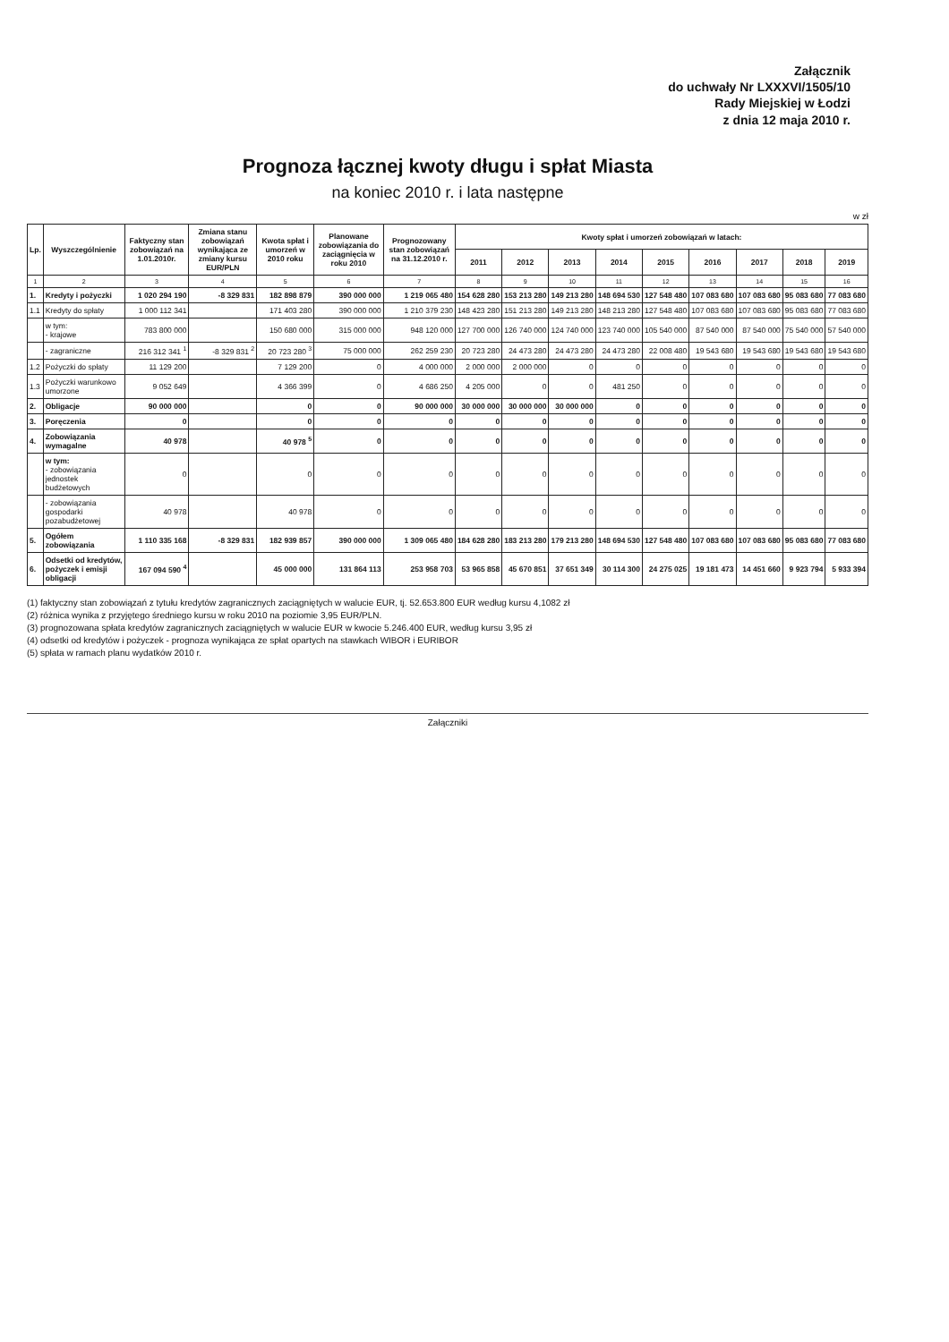Załącznik
do uchwały Nr LXXXVI/1505/10
Rady Miejskiej w Łodzi
z dnia 12 maja 2010 r.
Prognoza łącznej kwoty długu i spłat Miasta
na koniec 2010 r. i lata następne
w zł
| Lp. | Wyszczególnienie | Faktyczny stan zobowiązań na 1.01.2010r. | Zmiana stanu zobowiązań wynikająca ze zmiany kursu EUR/PLN | Kwota spłat i umorzeń w 2010 roku | Planowane zobowiązania do zaciągnięcia w roku 2010 | Prognozowany stan zobowiązań na 31.12.2010 r. | Kwoty spłat i umorzeń zobowiązań w latach: | | | | | | | | |
| --- | --- | --- | --- | --- | --- | --- | --- | --- | --- | --- | --- | --- | --- | --- | --- |
| | | | | | | | 2011 | 2012 | 2013 | 2014 | 2015 | 2016 | 2017 | 2018 | 2019 |
| 1 | 2 | 3 | 4 | 5 | 6 | 7 | 8 | 9 | 10 | 11 | 12 | 13 | 14 | 15 | 16 |
| 1. | Kredyty i pożyczki | 1 020 294 190 | -8 329 831 | 182 898 879 | 390 000 000 | 1 219 065 480 | 154 628 280 | 153 213 280 | 149 213 280 | 148 694 530 | 127 548 480 | 107 083 680 | 107 083 680 | 95 083 680 | 77 083 680 |
| 1.1 | Kredyty do spłaty | 1 000 112 341 | | 171 403 280 | 390 000 000 | 1 210 379 230 | 148 423 280 | 151 213 280 | 149 213 280 | 148 213 280 | 127 548 480 | 107 083 680 | 107 083 680 | 95 083 680 | 77 083 680 |
| | w tym: - krajowe | 783 800 000 | | 150 680 000 | 315 000 000 | 948 120 000 | 127 700 000 | 126 740 000 | 124 740 000 | 123 740 000 | 105 540 000 | 87 540 000 | 87 540 000 | 75 540 000 | 57 540 000 |
| | - zagraniczne | 216 312 341 <sup>1</sup> | -8 329 831 <sup>2</sup> | 20 723 280 <sup>3</sup> | 75 000 000 | 262 259 230 | 20 723 280 | 24 473 280 | 24 473 280 | 24 473 280 | 22 008 480 | 19 543 680 | 19 543 680 | 19 543 680 | 19 543 680 |
| 1.2 | Pożyczki do spłaty | 11 129 200 | | 7 129 200 | 0 | 4 000 000 | 2 000 000 | 2 000 000 | 0 | 0 | 0 | 0 | 0 | 0 | 0 |
| 1.3 | Pożyczki warunkowo umorzone | 9 052 649 | | 4 366 399 | 0 | 4 686 250 | 4 205 000 | 0 | 0 | 481 250 | 0 | 0 | 0 | 0 | 0 |
| 2. | Obligacje | 90 000 000 | | 0 | 0 | 90 000 000 | 30 000 000 | 30 000 000 | 30 000 000 | 0 | 0 | 0 | 0 | 0 | 0 |
| 3. | Poręczenia | 0 | | 0 | 0 | 0 | 0 | 0 | 0 | 0 | 0 | 0 | 0 | 0 | 0 |
| 4. | Zobowiązania wymagalne | 40 978 | | 40 978 <sup>5</sup> | 0 | 0 | 0 | 0 | 0 | 0 | 0 | 0 | 0 | 0 | 0 |
| | w tym: - zobowiązania jednostek budżetowych | 0 | | 0 | 0 | 0 | 0 | 0 | 0 | 0 | 0 | 0 | 0 | 0 | 0 |
| | - zobowiązania gospodarki pozabudżetowej | 40 978 | | 40 978 | 0 | 0 | 0 | 0 | 0 | 0 | 0 | 0 | 0 | 0 | 0 |
| 5. | Ogółem zobowiązania | 1 110 335 168 | -8 329 831 | 182 939 857 | 390 000 000 | 1 309 065 480 | 184 628 280 | 183 213 280 | 179 213 280 | 148 694 530 | 127 548 480 | 107 083 680 | 107 083 680 | 95 083 680 | 77 083 680 |
| 6. | Odsetki od kredytów, pożyczek i emisji obligacji | 167 094 590 <sup>4</sup> | | 45 000 000 | 131 864 113 | 253 958 703 | 53 965 858 | 45 670 851 | 37 651 349 | 30 114 300 | 24 275 025 | 19 181 473 | 14 451 660 | 9 923 794 | 5 933 394 |
(1) faktyczny stan zobowiązań z tytułu kredytów zagranicznych zaciągniętych w walucie EUR, tj. 52.653.800 EUR według kursu 4,1082 zł
(2) różnica wynika z przyjętego średniego kursu w roku 2010 na poziomie 3,95 EUR/PLN.
(3) prognozowana spłata kredytów zagranicznych zaciągniętych w walucie EUR w kwocie 5.246.400 EUR, według kursu 3,95 zł
(4) odsetki od kredytów i pożyczek - prognoza wynikająca ze spłat opartych na stawkach WIBOR i EURIBOR
(5) spłata w ramach planu wydatków 2010 r.
Załączniki